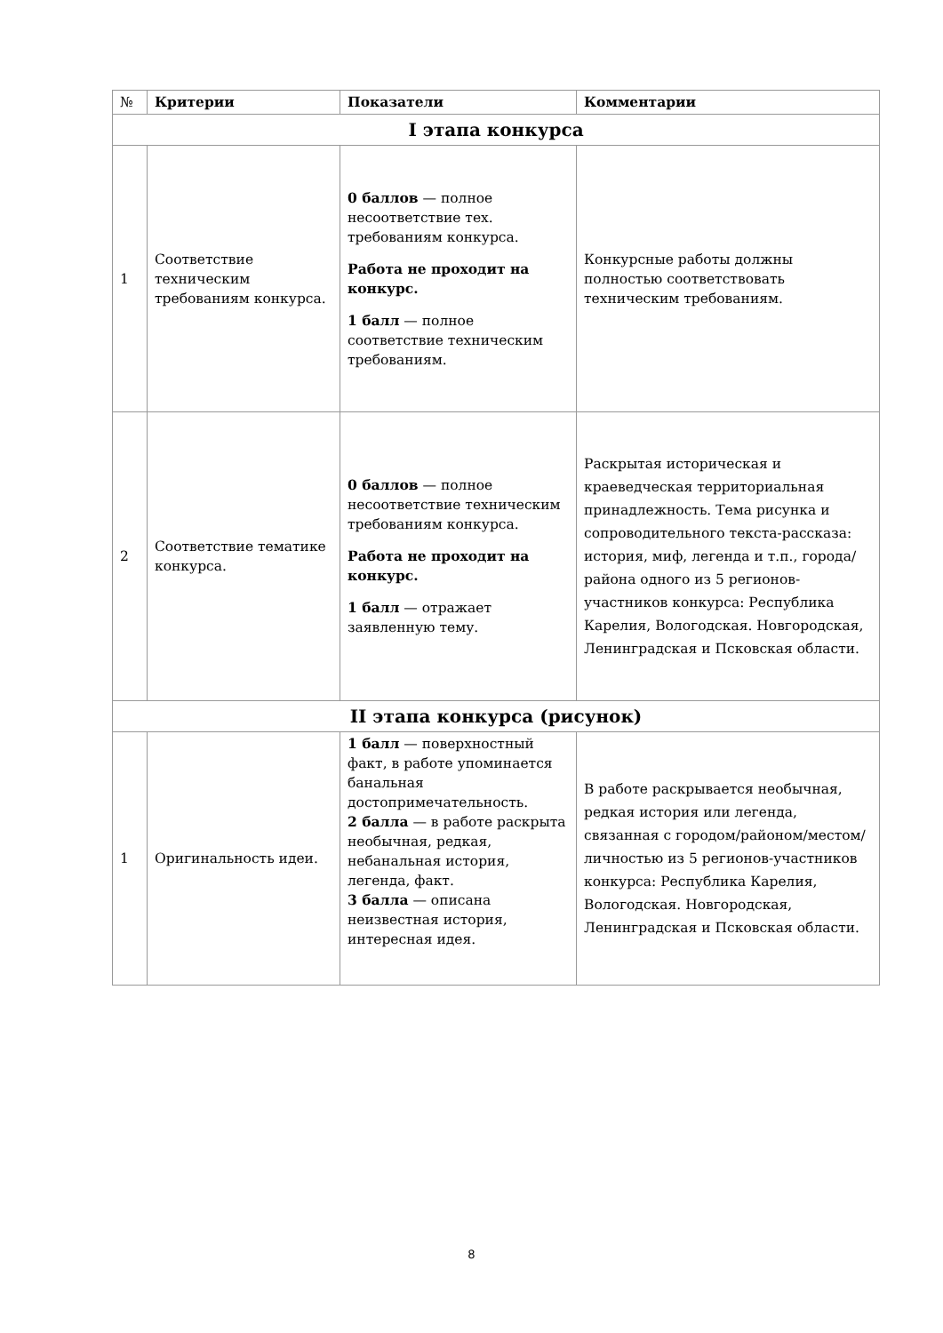| № | Критерии | Показатели | Комментарии |
| --- | --- | --- | --- |
| I этапа конкурса | | | |
| 1 | Соответствие техническим требованиям конкурса. | 0 баллов — полное несоответствие тех. требованиям конкурса. Работа не проходит на конкурс. 1 балл — полное соответствие техническим требованиям. | Конкурсные работы должны полностью соответствовать техническим требованиям. |
| 2 | Соответствие тематике конкурса. | 0 баллов — полное несоответствие техническим требованиям конкурса. Работа не проходит на конкурс. 1 балл — отражает заявленную тему. | Раскрытая историческая и краеведческая территориальная принадлежность. Тема рисунка и сопроводительного текста-рассказа: история, миф, легенда и т.п., города/района одного из 5 регионов-участников конкурса: Республика Карелия, Вологодская. Новгородская, Ленинградская и Псковская области. |
| II этапа конкурса (рисунок) | | | |
| 1 | Оригинальность идеи. | 1 балл — поверхностный факт, в работе упоминается банальная достопримечательность. 2 балла — в работе раскрыта необычная, редкая, небанальная история, легенда, факт. 3 балла — описана неизвестная история, интересная идея. | В работе раскрывается необычная, редкая история или легенда, связанная с городом/районом/местом/личностью из 5 регионов-участников конкурса: Республика Карелия, Вологодская. Новгородская, Ленинградская и Псковская области. |
8